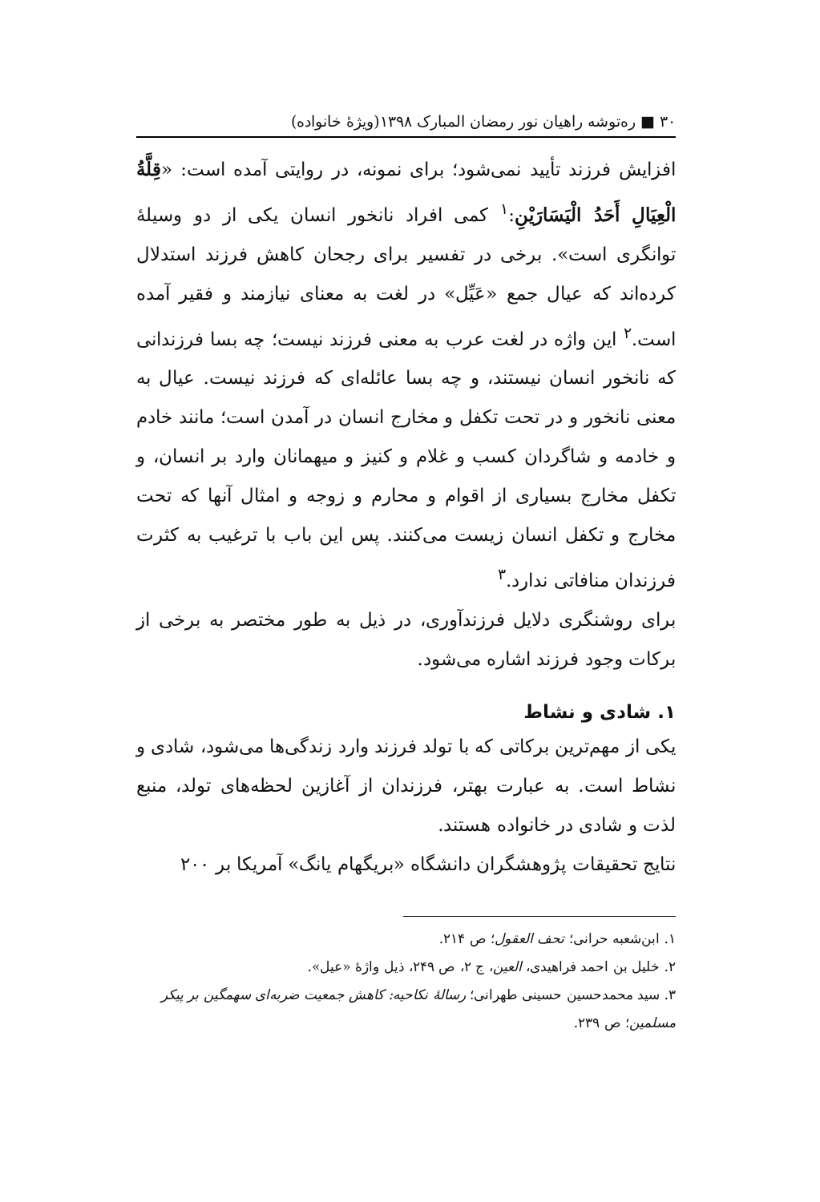۳۰ ■ ره‌توشه راهیان نور رمضان المبارک ۱۳۹۸(ویژۀ خانواده)
افزایش فرزند تأیید نمی‌شود؛ برای نمونه، در روایتی آمده است: «قِلَّةُ الْعِيَالِ أَحَدُ الْيَسَارَيْنِ:<sup>۱</sup> کمی افراد نانخور انسان یکی از دو وسیلۀ توانگری است». برخی در تفسیر برای رجحان کاهش فرزند استدلال کرده‌اند که عیال جمع «عَيِّل» در لغت به معنای نیازمند و فقیر آمده است.<sup>۲</sup> این واژه در لغت عرب به معنی فرزند نیست؛ چه بسا فرزندانی که نانخور انسان نیستند، و چه بسا عائله‌ای که فرزند نیست. عیال به معنی نانخور و در تحت تکفل و مخارج انسان در آمدن است؛ مانند خادم و خادمه و شاگردان کسب و غلام و کنیز و میهمانان وارد بر انسان، و تکفل مخارج بسیاری از اقوام و محارم و زوجه و امثال آنها که تحت مخارج و تکفل انسان زیست می‌کنند. پس این باب با ترغیب به کثرت فرزندان منافاتی ندارد.<sup>۳</sup>
برای روشنگری دلایل فرزندآوری، در ذیل به طور مختصر به برخی از برکات وجود فرزند اشاره می‌شود.
۱. شادی و نشاط
یکی از مهم‌ترین برکاتی که با تولد فرزند وارد زندگی‌ها می‌شود، شادی و نشاط است. به عبارت بهتر، فرزندان از آغازین لحظه‌های تولد، منبع لذت و شادی در خانواده هستند.
نتایج تحقیقات پژوهشگران دانشگاه «بریگهام یانگ» آمریکا بر ۲۰۰
۱. ابن‌شعبه حرانی؛ تحف العقول؛ ص ۲۱۴.
۲. خلیل بن احمد فراهیدی، العین، ج ۲، ص ۲۴۹، ذیل واژۀ «عیل».
۳. سید محمدحسین حسینی طهرانی؛ رسالۀ نکاحیه: کاهش جمعیت ضربه‌ای سهمگین بر پیکر مسلمین؛ ص ۲۳۹.